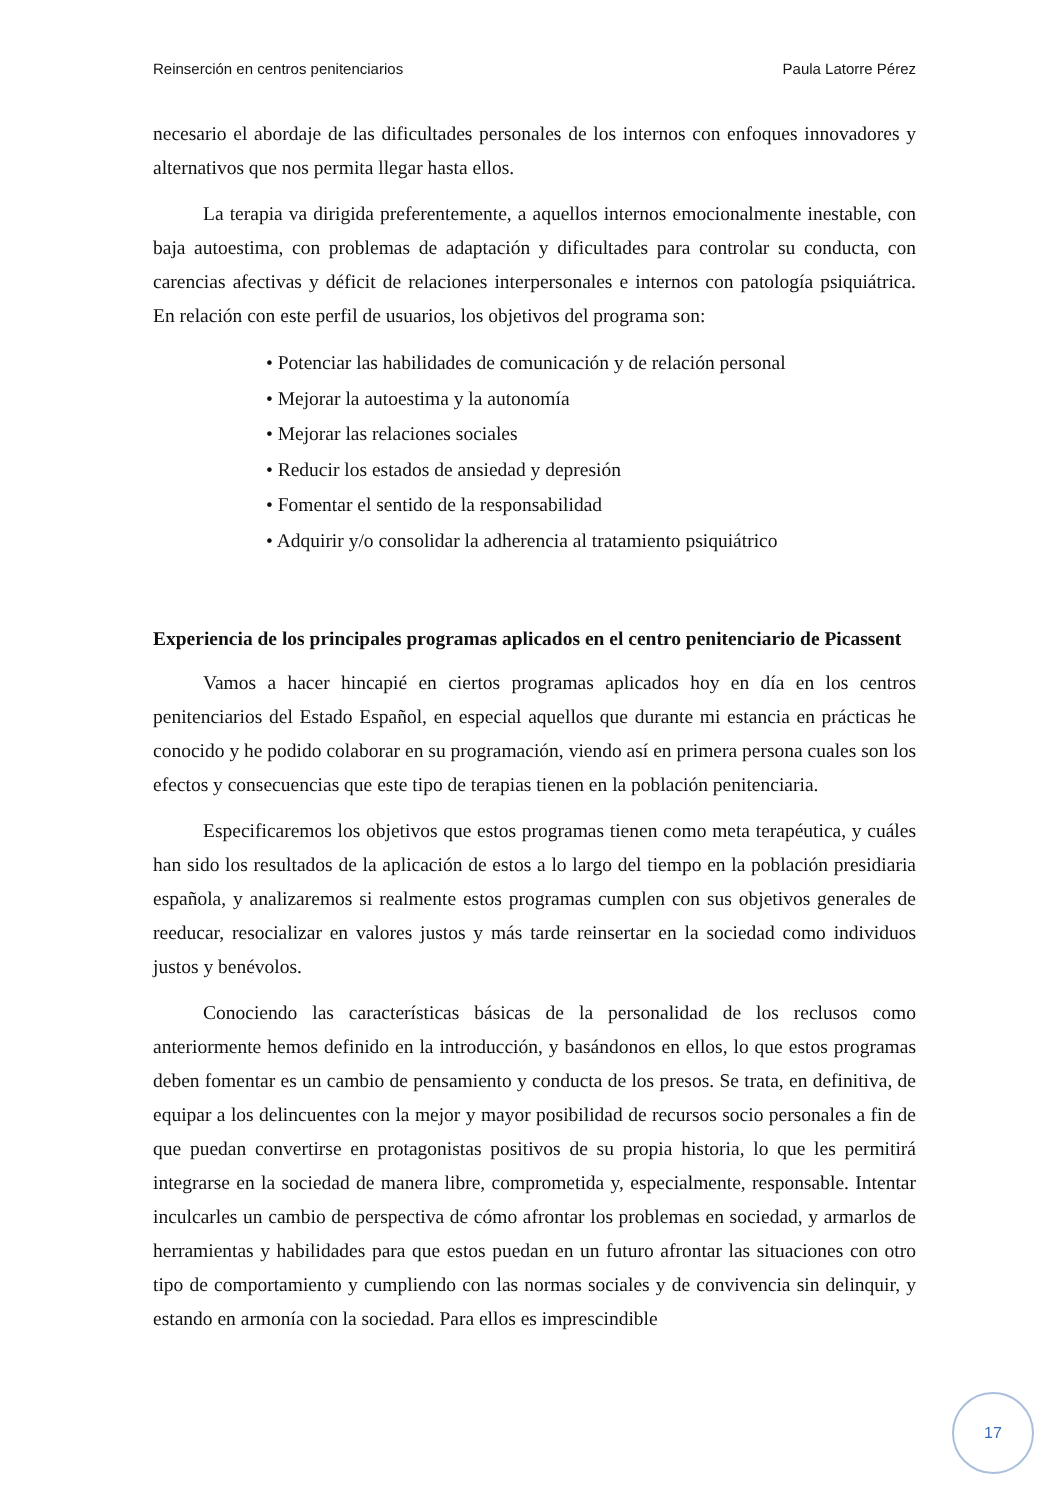Reinserción en centros penitenciarios Paula Latorre Pérez
necesario el abordaje de las dificultades personales de los internos con enfoques innovadores y alternativos que nos permita llegar hasta ellos.
La terapia va dirigida preferentemente, a aquellos internos emocionalmente inestable, con baja autoestima, con problemas de adaptación y dificultades para controlar su conducta, con carencias afectivas y déficit de relaciones interpersonales e internos con patología psiquiátrica. En relación con este perfil de usuarios, los objetivos del programa son:
• Potenciar las habilidades de comunicación y de relación personal
• Mejorar la autoestima y la autonomía
• Mejorar las relaciones sociales
• Reducir los estados de ansiedad y depresión
• Fomentar el sentido de la responsabilidad
• Adquirir y/o consolidar la adherencia al tratamiento psiquiátrico
Experiencia de los principales programas aplicados en el centro penitenciario de Picassent
Vamos a hacer hincapié en ciertos programas aplicados hoy en día en los centros penitenciarios del Estado Español, en especial aquellos que durante mi estancia en prácticas he conocido y he podido colaborar en su programación, viendo así en primera persona cuales son los efectos y consecuencias que este tipo de terapias tienen en la población penitenciaria.
Especificaremos los objetivos que estos programas tienen como meta terapéutica, y cuáles han sido los resultados de la aplicación de estos a lo largo del tiempo en la población presidiaria española, y analizaremos si realmente estos programas cumplen con sus objetivos generales de reeducar, resocializar en valores justos y más tarde reinsertar en la sociedad como individuos justos y benévolos.
Conociendo las características básicas de la personalidad de los reclusos como anteriormente hemos definido en la introducción, y basándonos en ellos, lo que estos programas deben fomentar es un cambio de pensamiento y conducta de los presos. Se trata, en definitiva, de equipar a los delincuentes con la mejor y mayor posibilidad de recursos socio personales a fin de que puedan convertirse en protagonistas positivos de su propia historia, lo que les permitirá integrarse en la sociedad de manera libre, comprometida y, especialmente, responsable. Intentar inculcarles un cambio de perspectiva de cómo afrontar los problemas en sociedad, y armarlos de herramientas y habilidades para que estos puedan en un futuro afrontar las situaciones con otro tipo de comportamiento y cumpliendo con las normas sociales y de convivencia sin delinquir, y estando en armonía con la sociedad. Para ellos es imprescindible
17